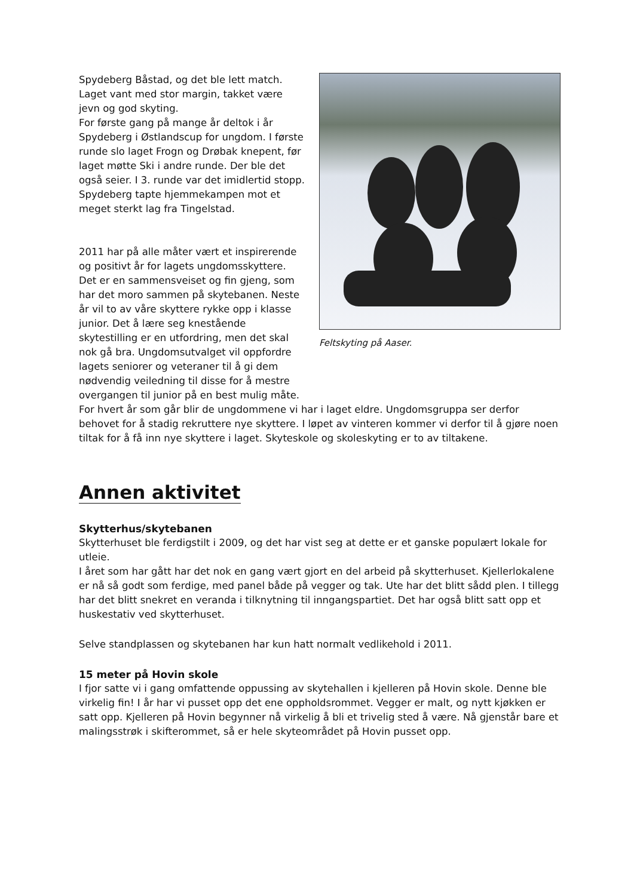Spydeberg Båstad, og det ble lett match. Laget vant med stor margin, takket være jevn og god skyting.
For første gang på mange år deltok i år Spydeberg i Østlandscup for ungdom. I første runde slo laget Frogn og Drøbak knepent, før laget møtte Ski i andre runde. Der ble det også seier. I 3. runde var det imidlertid stopp. Spydeberg tapte hjemmekampen mot et meget sterkt lag fra Tingelstad.
2011 har på alle måter vært et inspirerende og positivt år for lagets ungdomsskyttere. Det er en sammensveiset og fin gjeng, som har det moro sammen på skytebanen. Neste år vil to av våre skyttere rykke opp i klasse junior. Det å lære seg knestående skytestilling er en utfordring, men det skal nok gå bra. Ungdomsutvalget vil oppfordre lagets seniorer og veteraner til å gi dem nødvendig veiledning til disse for å mestre overgangen til junior på en best mulig måte.
Feltskyting på Aaser.
For hvert år som går blir de ungdommene vi har i laget eldre. Ungdomsgruppa ser derfor behovet for å stadig rekruttere nye skyttere. I løpet av vinteren kommer vi derfor til å gjøre noen tiltak for å få inn nye skyttere i laget. Skyteskole og skoleskyting er to av tiltakene.
Annen aktivitet
Skytterhus/skytebanen
Skytterhuset ble ferdigstilt i 2009, og det har vist seg at dette er et ganske populært lokale for utleie.
I året som har gått har det nok en gang vært gjort en del arbeid på skytterhuset. Kjellerlokalene er nå så godt som ferdige, med panel både på vegger og tak. Ute har det blitt sådd plen. I tillegg har det blitt snekret en veranda i tilknytning til inngangspartiet. Det har også blitt satt opp et huskestativ ved skytterhuset.
Selve standplassen og skytebanen har kun hatt normalt vedlikehold i 2011.
15 meter på Hovin skole
I fjor satte vi i gang omfattende oppussing av skytehallen i kjelleren på Hovin skole. Denne ble virkelig fin! I år har vi pusset opp det ene oppholdsrommet. Vegger er malt, og nytt kjøkken er satt opp. Kjelleren på Hovin begynner nå virkelig å bli et trivelig sted å være. Nå gjenstår bare et malingsstrøk i skifterommet, så er hele skyteområdet på Hovin pusset opp.